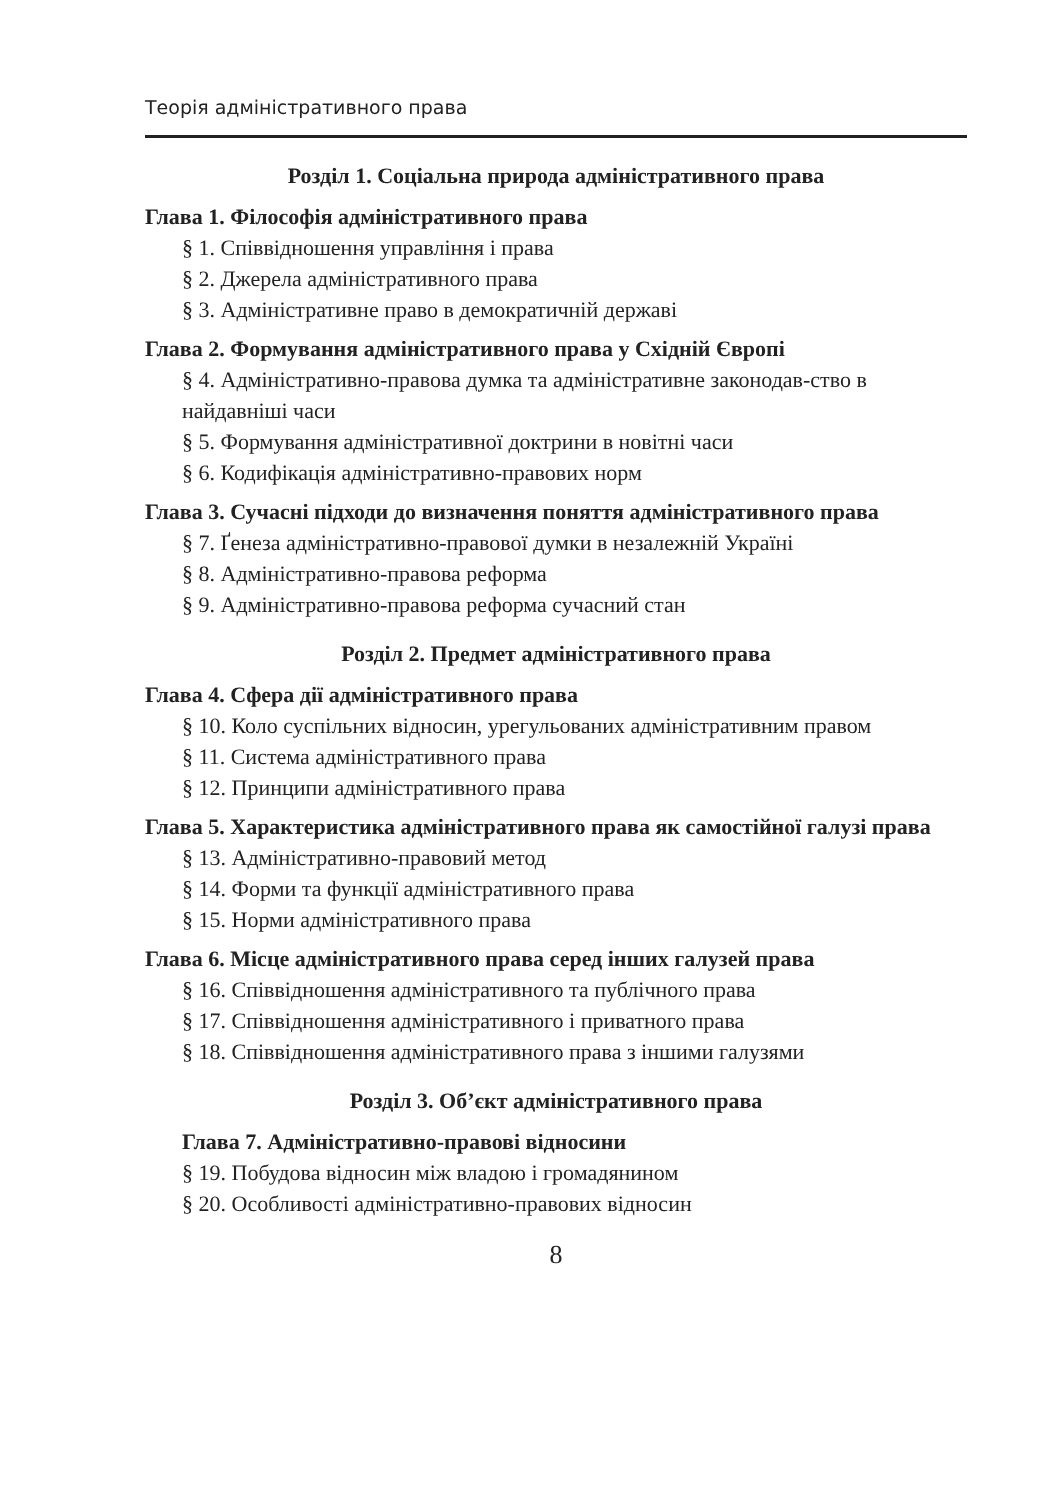Теорія адміністративного права
Розділ 1. Соціальна природа адміністративного права
Глава 1. Філософія адміністративного права
§ 1. Співвідношення управління і права
§ 2. Джерела адміністративного права
§ 3. Адміністративне право в демократичній державі
Глава 2. Формування адміністративного права у Східній Європі
§ 4. Адміністративно-правова думка та адміністративне законодав-ство в найдавніші часи
§ 5. Формування адміністративної доктрини в новітні часи
§ 6. Кодифікація адміністративно-правових норм
Глава 3. Сучасні підходи до визначення поняття адміністративного права
§ 7. Ґенеза адміністративно-правової думки в незалежній Україні
§ 8. Адміністративно-правова реформа
§ 9. Адміністративно-правова реформа сучасний стан
Розділ 2. Предмет адміністративного права
Глава 4. Сфера дії адміністративного права
§ 10. Коло суспільних відносин, урегульованих адміністративним правом
§ 11. Система адміністративного права
§ 12. Принципи адміністративного права
Глава 5. Характеристика адміністративного права як самостійної галузі права
§ 13. Адміністративно-правовий метод
§ 14. Форми та функції адміністративного права
§ 15. Норми адміністративного права
Глава 6. Місце адміністративного права серед інших галузей права
§ 16. Співвідношення адміністративного та публічного права
§ 17. Співвідношення адміністративного і приватного права
§ 18. Співвідношення адміністративного права з іншими галузями
Розділ 3. Об’єкт адміністративного права
Глава 7. Адміністративно-правові відносини
§ 19. Побудова відносин між владою і громадянином
§ 20. Особливості адміністративно-правових відносин
8